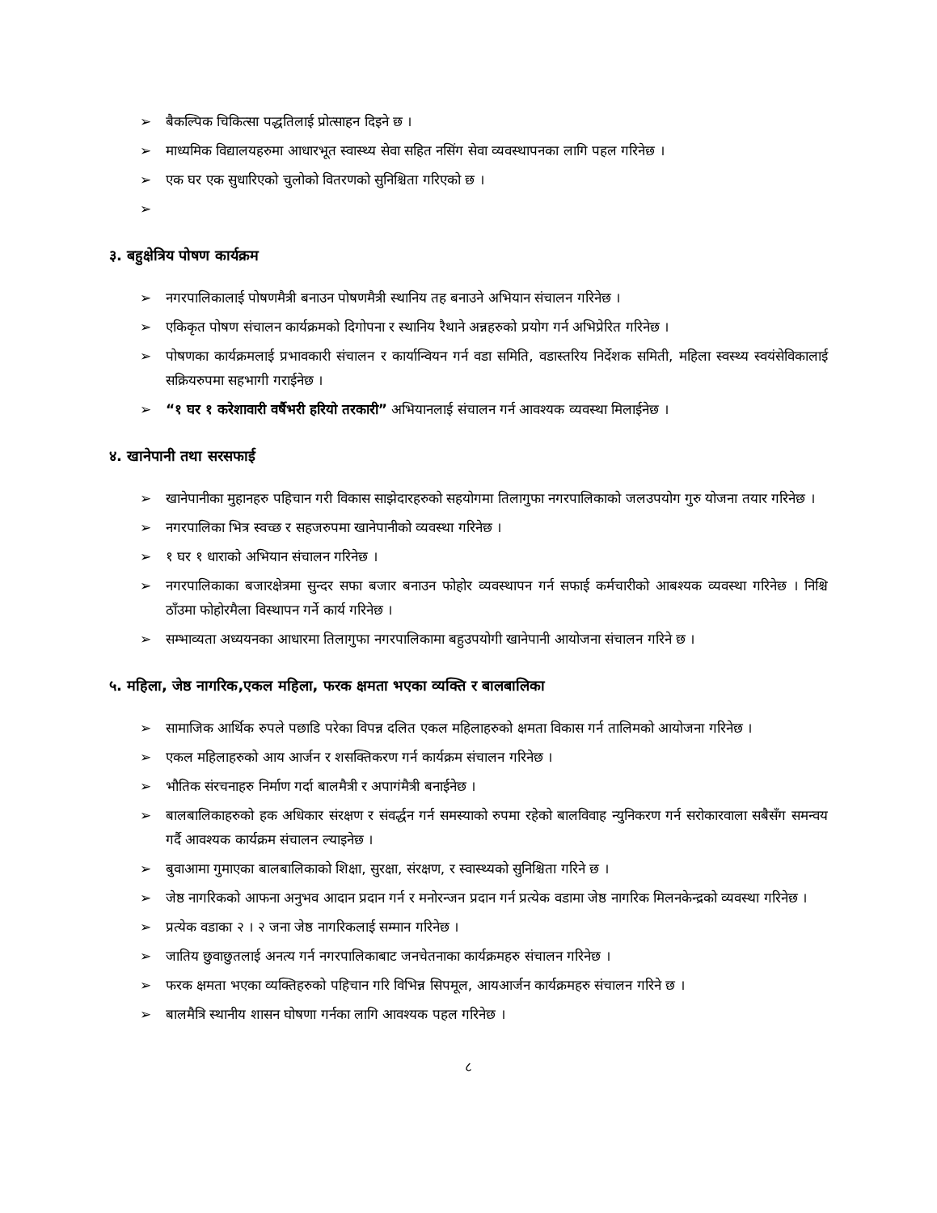➢ बैकल्पिक चिकित्सा पद्धतिलाई प्रोत्साहन दिइने छ ।
➢ माध्यमिक विद्यालयहरुमा आधारभूत स्वास्थ्य सेवा सहित नसिंग सेवा व्यवस्थापनका लागि पहल गरिनेछ ।
➢ एक घर एक सुधारिएको चुलोको वितरणको सुनिश्चिता गरिएको छ ।
➢
३. बहुक्षेत्रिय पोषण कार्यक्रम
➢ नगरपालिकालाई पोषणमैत्री बनाउन पोषणमैत्री स्थानिय तह बनाउने अभियान संचालन गरिनेछ ।
➢ एकिकृत पोषण संचालन कार्यक्रमको दिगोपना र स्थानिय रैथाने अन्नहरुको प्रयोग गर्न अभिप्रेरित गरिनेछ ।
➢ पोषणका कार्यक्रमलाई प्रभावकारी संचालन र कार्यान्वियन गर्न वडा समिति, वडास्तरिय निर्देशक समिती, महिला स्वस्थ्य स्वयंसेविकालाई सक्रियरुपमा सहभागी गराईनेछ ।
➢ “१ घर १ करेशावारी वर्षैभरी हरियो तरकारी” अभियानलाई संचालन गर्न आवश्यक व्यवस्था मिलाईनेछ ।
४. खानेपानी तथा सरसफाई
➢ खानेपानीका मुहानहरु पहिचान गरी विकास साझेदारहरुको सहयोगमा तिलागुफा नगरपालिकाको जलउपयोग गुरु योजना तयार गरिनेछ ।
➢ नगरपालिका भित्र स्वच्छ र सहजरुपमा खानेपानीको व्यवस्था गरिनेछ ।
➢ १ घर १ धाराको अभियान संचालन गरिनेछ ।
➢ नगरपालिकाका बजारक्षेत्रमा सुन्दर सफा बजार बनाउन फोहोर व्यवस्थापन गर्न सफाई कर्मचारीको आबश्यक व्यवस्था गरिनेछ । निश्चि ठाँउमा फोहोरमैला विस्थापन गर्ने कार्य गरिनेछ ।
➢ सम्भाव्यता अध्ययनका आधारमा तिलागुफा नगरपालिकामा बहुउपयोगी खानेपानी आयोजना संचालन गरिने छ ।
५. महिला, जेष्ठ नागरिक,एकल महिला, फरक क्षमता भएका व्यक्ति र बालबालिका
➢ सामाजिक आर्थिक रुपले पछाडि परेका विपन्न दलित एकल महिलाहरुको क्षमता विकास गर्न तालिमको आयोजना गरिनेछ ।
➢ एकल महिलाहरुको आय आर्जन र शसक्तिकरण गर्न कार्यक्रम संचालन गरिनेछ ।
➢ भौतिक संरचनाहरु निर्माण गर्दा बालमैत्री र अपागंमैत्री बनाईनेछ ।
➢ बालबालिकाहरुको हक अधिकार संरक्षण र संवर्द्धन गर्न समस्याको रुपमा रहेको बालविवाह न्युनिकरण गर्न सरोकारवाला सबैसँग समन्वय गर्दै आवश्यक कार्यक्रम संचालन ल्याइनेछ ।
➢ बुवाआमा गुमाएका बालबालिकाको शिक्षा, सुरक्षा, संरक्षण, र स्वास्थ्यको सुनिश्चिता गरिने छ ।
➢ जेष्ठ नागरिकको आफना अनुभव आदान प्रदान गर्न र मनोरन्जन प्रदान गर्न प्रत्येक वडामा जेष्ठ नागरिक मिलनकेन्द्रको व्यवस्था गरिनेछ ।
➢ प्रत्येक वडाका २ । २ जना जेष्ठ नागरिकलाई सम्मान गरिनेछ ।
➢ जातिय छुवाछुतलाई अनत्य गर्न नगरपालिकाबाट जनचेतनाका कार्यक्रमहरु संचालन गरिनेछ ।
➢ फरक क्षमता भएका व्यक्तिहरुको पहिचान गरि विभिन्न सिपमूल, आयआर्जन कार्यक्रमहरु संचालन गरिने छ ।
➢ बालमैत्रि स्थानीय शासन घोषणा गर्नका लागि आवश्यक पहल गरिनेछ ।
८